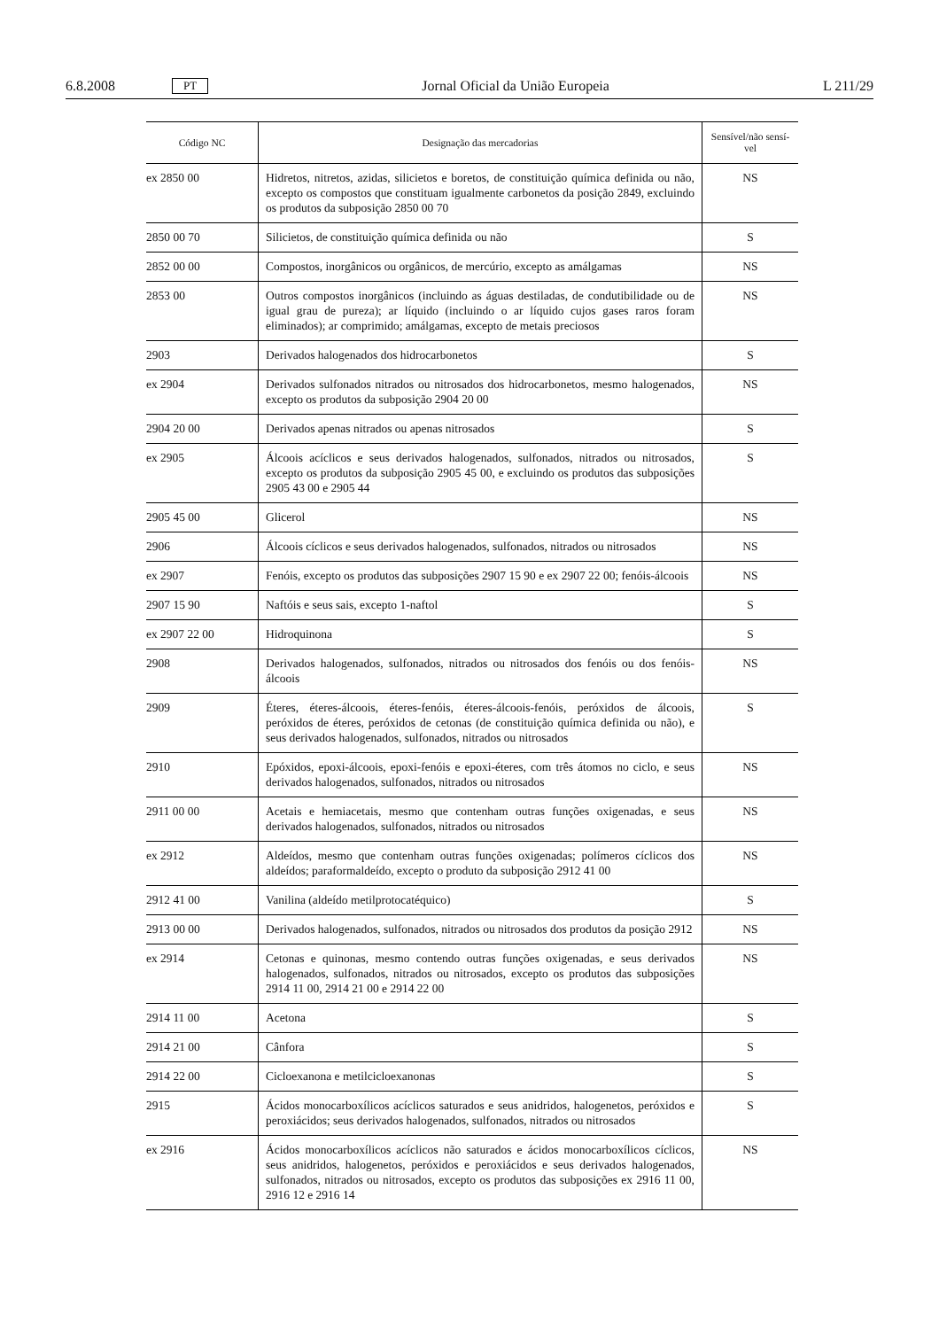6.8.2008 PT Jornal Oficial da União Europeia L 211/29
| Código NC | Designação das mercadorias | Sensível/não sensí- vel |
| --- | --- | --- |
| ex 2850 00 | Hidretos, nitretos, azidas, silicietos e boretos, de constituição química definida ou não, excepto os compostos que constituam igualmente carbonetos da posição 2849, excluindo os produtos da subposição 2850 00 70 | NS |
| 2850 00 70 | Silicietos, de constituição química definida ou não | S |
| 2852 00 00 | Compostos, inorgânicos ou orgânicos, de mercúrio, excepto as amálgamas | NS |
| 2853 00 | Outros compostos inorgânicos (incluindo as águas destiladas, de condutibilidade ou de igual grau de pureza); ar líquido (incluindo o ar líquido cujos gases raros foram eliminados); ar comprimido; amálgamas, excepto de metais preciosos | NS |
| 2903 | Derivados halogenados dos hidrocarbonetos | S |
| ex 2904 | Derivados sulfonados nitrados ou nitrosados dos hidrocarbonetos, mesmo halogenados, excepto os produtos da subposição 2904 20 00 | NS |
| 2904 20 00 | Derivados apenas nitrados ou apenas nitrosados | S |
| ex 2905 | Álcoois acíclicos e seus derivados halogenados, sulfonados, nitrados ou nitrosados, excepto os produtos da subposição 2905 45 00, e excluindo os produtos das subposições 2905 43 00 e 2905 44 | S |
| 2905 45 00 | Glicerol | NS |
| 2906 | Álcoois cíclicos e seus derivados halogenados, sulfonados, nitrados ou nitrosados | NS |
| ex 2907 | Fenóis, excepto os produtos das subposições 2907 15 90 e ex 2907 22 00; fenóis-álcoois | NS |
| 2907 15 90 | Naftóis e seus sais, excepto 1-naftol | S |
| ex 2907 22 00 | Hidroquinona | S |
| 2908 | Derivados halogenados, sulfonados, nitrados ou nitrosados dos fenóis ou dos fenóis-álcoois | NS |
| 2909 | Éteres, éteres-álcoois, éteres-fenóis, éteres-álcoois-fenóis, peróxidos de álcoois, peróxidos de éteres, peróxidos de cetonas (de constituição química definida ou não), e seus derivados halogenados, sulfonados, nitrados ou nitrosados | S |
| 2910 | Epóxidos, epoxi-álcoois, epoxi-fenóis e epoxi-éteres, com três átomos no ciclo, e seus derivados halogenados, sulfonados, nitrados ou nitrosados | NS |
| 2911 00 00 | Acetais e hemiacetais, mesmo que contenham outras funções oxigenadas, e seus derivados halogenados, sulfonados, nitrados ou nitrosados | NS |
| ex 2912 | Aldeídos, mesmo que contenham outras funções oxigenadas; polímeros cíclicos dos aldeídos; paraformaldeído, excepto o produto da subposição 2912 41 00 | NS |
| 2912 41 00 | Vanilina (aldeído metilprotocatéquico) | S |
| 2913 00 00 | Derivados halogenados, sulfonados, nitrados ou nitrosados dos produtos da posição 2912 | NS |
| ex 2914 | Cetonas e quinonas, mesmo contendo outras funções oxigenadas, e seus derivados halogenados, sulfonados, nitrados ou nitrosados, excepto os produtos das subposições 2914 11 00, 2914 21 00 e 2914 22 00 | NS |
| 2914 11 00 | Acetona | S |
| 2914 21 00 | Cânfora | S |
| 2914 22 00 | Cicloexanona e metilcicloexanonas | S |
| 2915 | Ácidos monocarboxílicos acíclicos saturados e seus anidridos, halogenetos, peróxidos e peroxiácidos; seus derivados halogenados, sulfonados, nitrados ou nitrosados | S |
| ex 2916 | Ácidos monocarboxílicos acíclicos não saturados e ácidos monocarboxílicos cíclicos, seus anidridos, halogenetos, peróxidos e peroxiácidos e seus derivados halogenados, sulfonados, nitrados ou nitrosados, excepto os produtos das subposições ex 2916 11 00, 2916 12 e 2916 14 | NS |